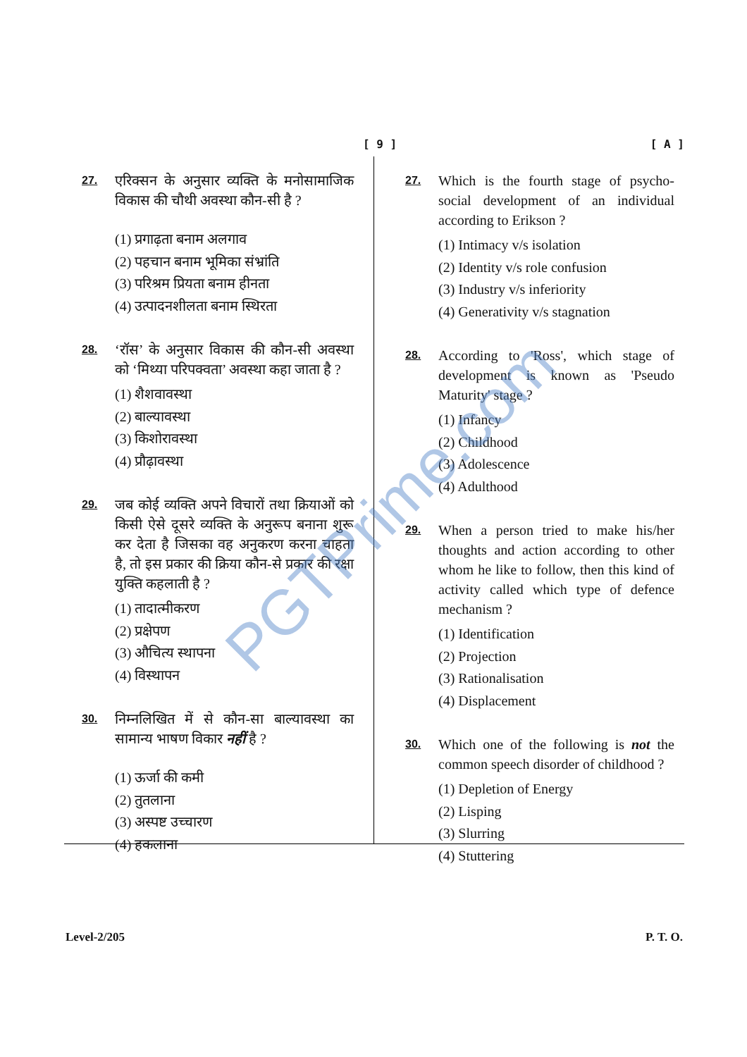[ 9 ] [ A ]
27. एरिक्सन के अनुसार व्यक्ति के मनोसामाजिक विकास की चौथी अवस्था कौन-सी है ?
(1) प्रगाढ़ता बनाम अलगाव
(2) पहचान बनाम भूमिका संभ्रांति
(3) परिश्रम प्रियता बनाम हीनता
(4) उत्पादनशीलता बनाम स्थिरता
28. ‘रॉस’ के अनुसार विकास की कौन-सी अवस्था को ‘मिथ्या परिपक्वता’ अवस्था कहा जाता है ?
(1) शैशवावस्था
(2) बाल्यावस्था
(3) किशोरावस्था
(4) प्रौढ़ावस्था
29. जब कोई व्यक्ति अपने विचारों तथा क्रियाओं को किसी ऐसे दूसरे व्यक्ति के अनुरूप बनाना शुरू कर देता है जिसका वह अनुकरण करना चाहता है, तो इस प्रकार की क्रिया कौन-से प्रकार की रक्षा युक्ति कहलाती है ?
(1) तादात्मीकरण
(2) प्रक्षेपण
(3) औचित्य स्थापना
(4) विस्थापन
30. निम्नलिखित में से कौन-सा बाल्यावस्था का सामान्य भाषण विकार नहीं है ?
(1) ऊर्जा की कमी
(2) तुतलाना
(3) अस्पष्ट उच्चारण
(4) हकलाना
27. Which is the fourth stage of psycho-social development of an individual according to Erikson ?
(1) Intimacy v/s isolation
(2) Identity v/s role confusion
(3) Industry v/s inferiority
(4) Generativity v/s stagnation
28. According to 'Ross', which stage of development is known as 'Pseudo Maturity' stage ?
(1) Infancy
(2) Childhood
(3) Adolescence
(4) Adulthood
29. When a person tried to make his/her thoughts and action according to other whom he like to follow, then this kind of activity called which type of defence mechanism ?
(1) Identification
(2) Projection
(3) Rationalisation
(4) Displacement
30. Which one of the following is not the common speech disorder of childhood ?
(1) Depletion of Energy
(2) Lisping
(3) Slurring
(4) Stuttering
PGTPrime.com
Level-2/205 P. T. O.